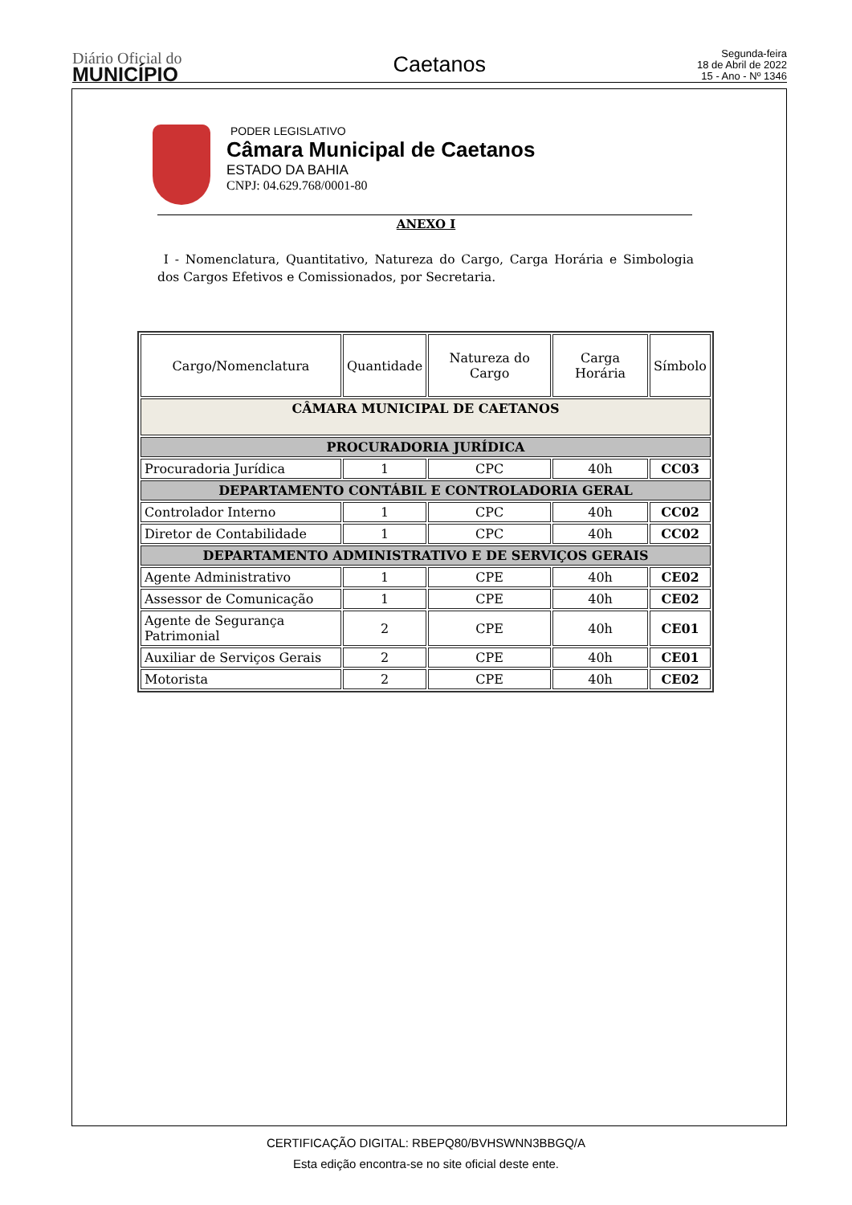Diário Oficial do
MUNICÍPIO
Caetanos
Segunda-feira
18 de Abril de 2022
15 - Ano - Nº 1346
PODER LEGISLATIVO
Câmara Municipal de Caetanos
ESTADO DA BAHIA
CNPJ: 04.629.768/0001-80
ANEXO I
I - Nomenclatura, Quantitativo, Natureza do Cargo, Carga Horária e Simbologia dos Cargos Efetivos e Comissionados, por Secretaria.
| Cargo/Nomenclatura | Quantidade | Natureza do Cargo | Carga Horária | Símbolo |
| --- | --- | --- | --- | --- |
| CÂMARA MUNICIPAL DE CAETANOS | | | | |
| PROCURADORIA JURÍDICA | | | | |
| Procuradoria Jurídica | 1 | CPC | 40h | CC03 |
| DEPARTAMENTO CONTÁBIL E CONTROLADORIA GERAL | | | | |
| Controlador Interno | 1 | CPC | 40h | CC02 |
| Diretor de Contabilidade | 1 | CPC | 40h | CC02 |
| DEPARTAMENTO ADMINISTRATIVO E DE SERVIÇOS GERAIS | | | | |
| Agente Administrativo | 1 | CPE | 40h | CE02 |
| Assessor de Comunicação | 1 | CPE | 40h | CE02 |
| Agente de Segurança Patrimonial | 2 | CPE | 40h | CE01 |
| Auxiliar de Serviços Gerais | 2 | CPE | 40h | CE01 |
| Motorista | 2 | CPE | 40h | CE02 |
CERTIFICAÇÃO DIGITAL: RBEPQ80/BVHSWNN3BBGQ/A
Esta edição encontra-se no site oficial deste ente.